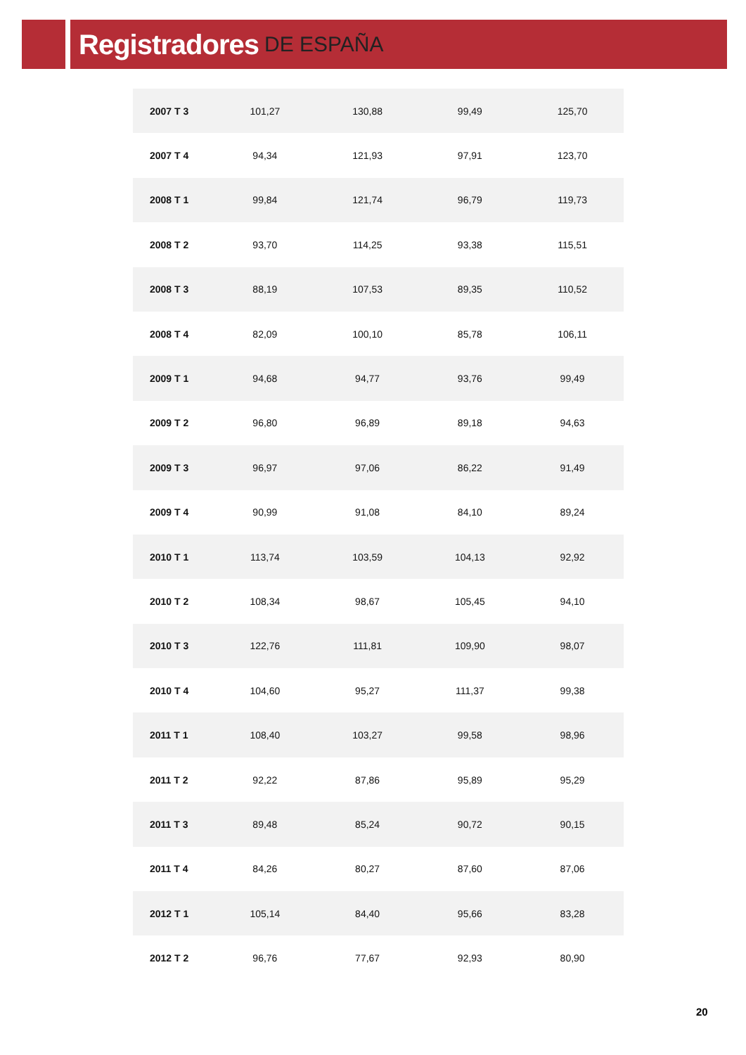Registradores DE ESPAÑA
| 2007 T 3 | 101,27 | 130,88 | 99,49 | 125,70 |
| 2007 T 4 | 94,34 | 121,93 | 97,91 | 123,70 |
| 2008 T 1 | 99,84 | 121,74 | 96,79 | 119,73 |
| 2008 T 2 | 93,70 | 114,25 | 93,38 | 115,51 |
| 2008 T 3 | 88,19 | 107,53 | 89,35 | 110,52 |
| 2008 T 4 | 82,09 | 100,10 | 85,78 | 106,11 |
| 2009 T 1 | 94,68 | 94,77 | 93,76 | 99,49 |
| 2009 T 2 | 96,80 | 96,89 | 89,18 | 94,63 |
| 2009 T 3 | 96,97 | 97,06 | 86,22 | 91,49 |
| 2009 T 4 | 90,99 | 91,08 | 84,10 | 89,24 |
| 2010 T 1 | 113,74 | 103,59 | 104,13 | 92,92 |
| 2010 T 2 | 108,34 | 98,67 | 105,45 | 94,10 |
| 2010 T 3 | 122,76 | 111,81 | 109,90 | 98,07 |
| 2010 T 4 | 104,60 | 95,27 | 111,37 | 99,38 |
| 2011 T 1 | 108,40 | 103,27 | 99,58 | 98,96 |
| 2011 T 2 | 92,22 | 87,86 | 95,89 | 95,29 |
| 2011 T 3 | 89,48 | 85,24 | 90,72 | 90,15 |
| 2011 T 4 | 84,26 | 80,27 | 87,60 | 87,06 |
| 2012 T 1 | 105,14 | 84,40 | 95,66 | 83,28 |
| 2012 T 2 | 96,76 | 77,67 | 92,93 | 80,90 |
20